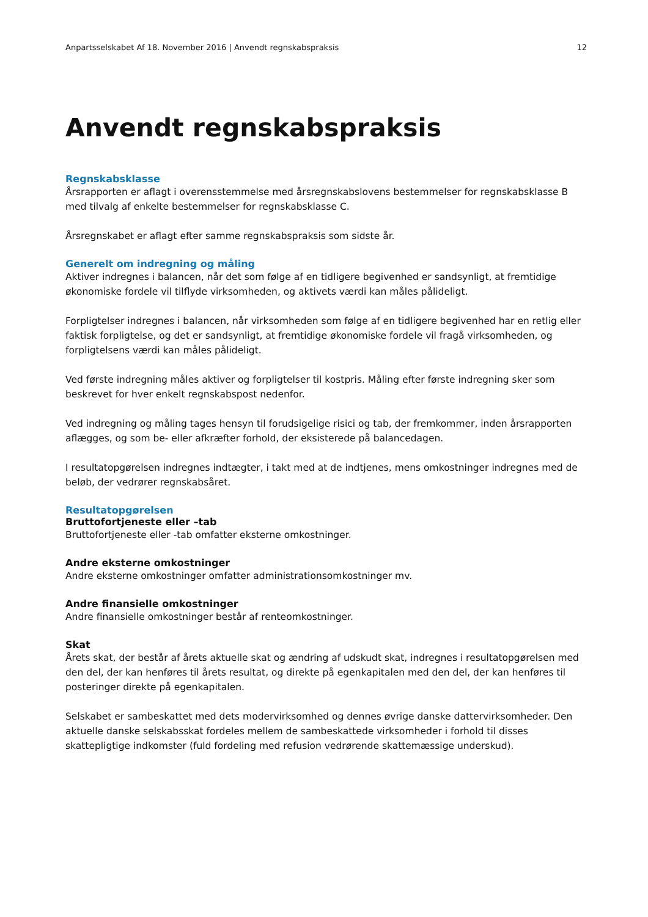Anpartsselskabet Af 18. November 2016 | Anvendt regnskabspraksis 12
Anvendt regnskabspraksis
Regnskabsklasse
Årsrapporten er aflagt i overensstemmelse med årsregnskabslovens bestemmelser for regnskabsklasse B med tilvalg af enkelte bestemmelser for regnskabsklasse C.
Årsregnskabet er aflagt efter samme regnskabspraksis som sidste år.
Generelt om indregning og måling
Aktiver indregnes i balancen, når det som følge af en tidligere begivenhed er sandsynligt, at fremtidige økonomiske fordele vil tilflyde virksomheden, og aktivets værdi kan måles pålideligt.
Forpligtelser indregnes i balancen, når virksomheden som følge af en tidligere begivenhed har en retlig eller faktisk forpligtelse, og det er sandsynligt, at fremtidige økonomiske fordele vil fragå virksomheden, og forpligtelsens værdi kan måles pålideligt.
Ved første indregning måles aktiver og forpligtelser til kostpris. Måling efter første indregning sker som beskrevet for hver enkelt regnskabspost nedenfor.
Ved indregning og måling tages hensyn til forudsigelige risici og tab, der fremkommer, inden årsrapporten aflægges, og som be- eller afkræfter forhold, der eksisterede på balancedagen.
I resultatopgørelsen indregnes indtægter, i takt med at de indtjenes, mens omkostninger indregnes med de beløb, der vedrører regnskabsåret.
Resultatopgørelsen
Bruttofortjeneste eller –tab
Bruttofortjeneste eller -tab omfatter eksterne omkostninger.
Andre eksterne omkostninger
Andre eksterne omkostninger omfatter administrationsomkostninger mv.
Andre finansielle omkostninger
Andre finansielle omkostninger består af renteomkostninger.
Skat
Årets skat, der består af årets aktuelle skat og ændring af udskudt skat, indregnes i resultatopgørelsen med den del, der kan henføres til årets resultat, og direkte på egenkapitalen med den del, der kan henføres til posteringer direkte på egenkapitalen.
Selskabet er sambeskattet med dets modervirksomhed og dennes øvrige danske dattervirksomheder. Den aktuelle danske selskabsskat fordeles mellem de sambeskattede virksomheder i forhold til disses skattepligtige indkomster (fuld fordeling med refusion vedrørende skattemæssige underskud).